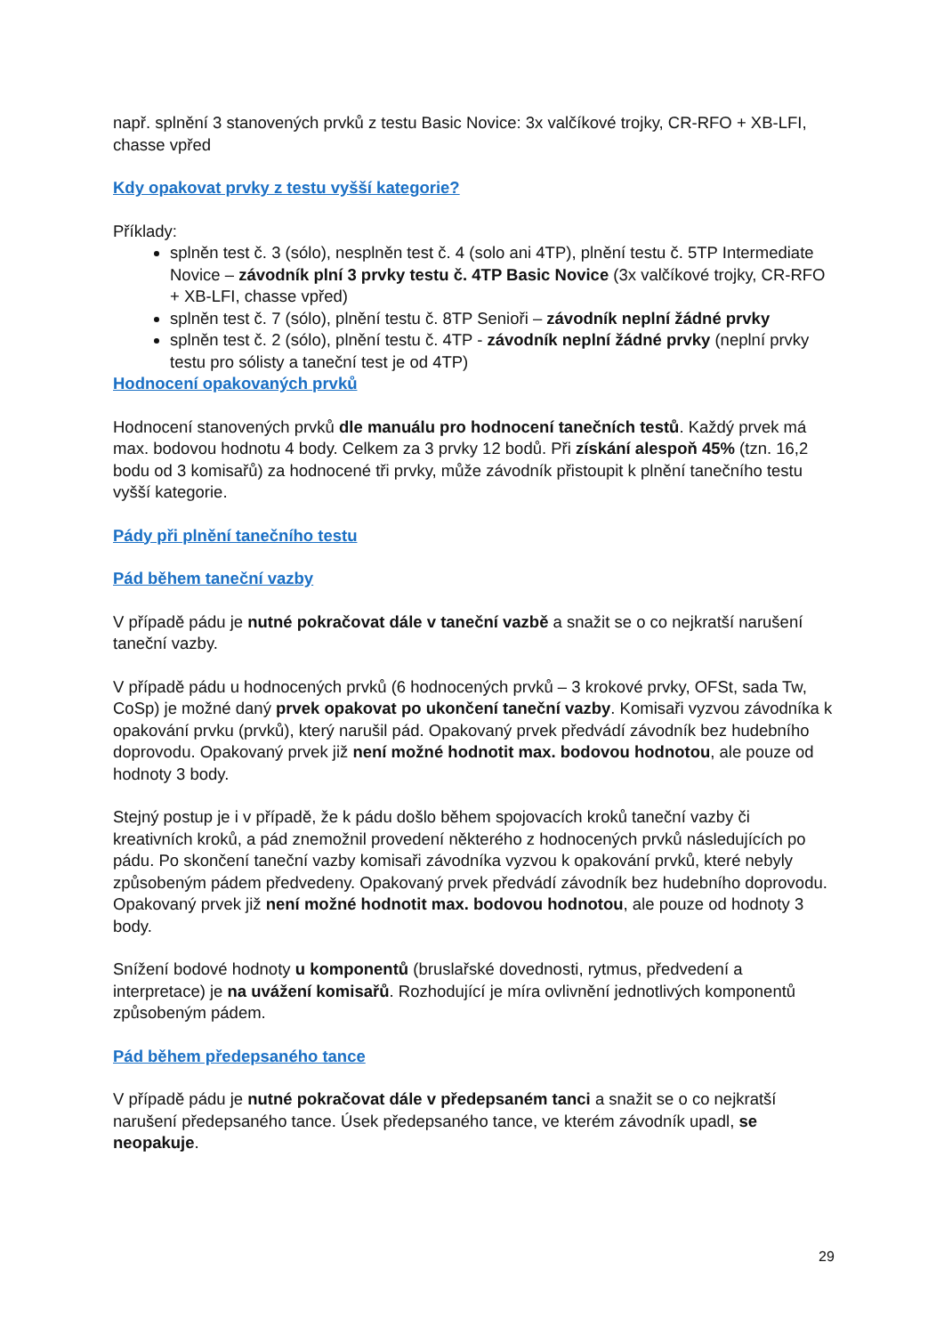např. splnění 3 stanovených prvků z testu Basic Novice: 3x valčíkové trojky, CR-RFO + XB-LFI, chasse vpřed
Kdy opakovat prvky z testu vyšší kategorie?
Příklady:
splněn test č. 3 (sólo), nesplněn test č. 4 (solo ani 4TP), plnění testu č. 5TP Intermediate Novice – závodník plní 3 prvky testu č. 4TP Basic Novice (3x valčíkové trojky, CR-RFO + XB-LFI, chasse vpřed)
splněn test č. 7 (sólo), plnění testu č. 8TP Senioři – závodník neplní žádné prvky
splněn test č. 2 (sólo), plnění testu č. 4TP - závodník neplní žádné prvky (neplní prvky testu pro sólisty a taneční test je od 4TP)
Hodnocení opakovaných prvků
Hodnocení stanovených prvků dle manuálu pro hodnocení tanečních testů. Každý prvek má max. bodovou hodnotu 4 body. Celkem za 3 prvky 12 bodů. Při získání alespoň 45% (tzn. 16,2 bodu od 3 komisařů) za hodnocené tři prvky, může závodník přistoupit k plnění tanečního testu vyšší kategorie.
Pády při plnění tanečního testu
Pád během taneční vazby
V případě pádu je nutné pokračovat dále v taneční vazbě a snažit se o co nejkratší narušení taneční vazby.
V případě pádu u hodnocených prvků (6 hodnocených prvků – 3 krokové prvky, OFSt, sada Tw, CoSp) je možné daný prvek opakovat po ukončení taneční vazby. Komisaři vyzvou závodníka k opakování prvku (prvků), který narušil pád. Opakovaný prvek předvádí závodník bez hudebního doprovodu. Opakovaný prvek již není možné hodnotit max. bodovou hodnotou, ale pouze od hodnoty 3 body.
Stejný postup je i v případě, že k pádu došlo během spojovacích kroků taneční vazby či kreativních kroků, a pád znemožnil provedení některého z hodnocených prvků následujících po pádu. Po skončení taneční vazby komisaři závodníka vyzvou k opakování prvků, které nebyly způsobeným pádem předvedeny. Opakovaný prvek předvádí závodník bez hudebního doprovodu. Opakovaný prvek již není možné hodnotit max. bodovou hodnotou, ale pouze od hodnoty 3 body.
Snížení bodové hodnoty u komponentů (bruslařské dovednosti, rytmus, předvedení a interpretace) je na uvážení komisařů. Rozhodující je míra ovlivnění jednotlivých komponentů způsobeným pádem.
Pád během předepsaného tance
V případě pádu je nutné pokračovat dále v předepsaném tanci a snažit se o co nejkratší narušení předepsaného tance. Úsek předepsaného tance, ve kterém závodník upadl, se neopakuje.
29